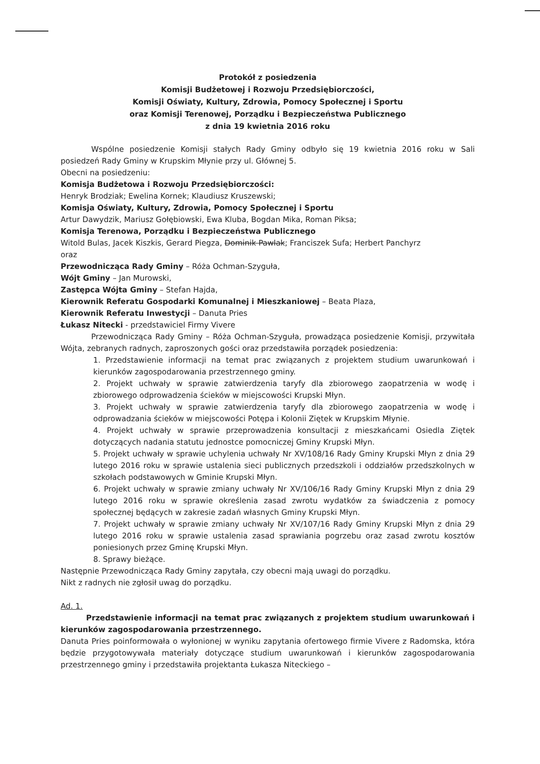Protokół z posiedzenia
Komisji Budżetowej i Rozwoju Przedsiębiorczości,
Komisji Oświaty, Kultury, Zdrowia, Pomocy Społecznej i Sportu
oraz Komisji Terenowej, Porządku i Bezpieczeństwa Publicznego
z dnia 19 kwietnia 2016 roku
Wspólne posiedzenie Komisji stałych Rady Gminy odbyło się 19 kwietnia 2016 roku w Sali posiedzeń Rady Gminy w Krupskim Młynie przy ul. Głównej 5.
Obecni na posiedzeniu:
Komisja Budżetowa i Rozwoju Przedsiębiorczości:
Henryk Brodziak; Ewelina Kornek; Klaudiusz Kruszewski;
Komisja Oświaty, Kultury, Zdrowia, Pomocy Społecznej i Sportu
Artur Dawydzik, Mariusz Gołębiowski, Ewa Kluba, Bogdan Mika, Roman Piksa;
Komisja Terenowa, Porządku i Bezpieczeństwa Publicznego
Witold Bulas, Jacek Kiszkis, Gerard Piegza, Dominik Pawlak; Franciszek Sufa; Herbert Panchyrz
oraz
Przewodnicząca Rady Gminy – Róża Ochman-Szyguła,
Wójt Gminy – Jan Murowski,
Zastępca Wójta Gminy – Stefan Hajda,
Kierownik Referatu Gospodarki Komunalnej i Mieszkaniowej – Beata Plaza,
Kierownik Referatu Inwestycji – Danuta Pries
Łukasz Nitecki - przedstawiciel Firmy Vivere
Przewodnicząca Rady Gminy – Róża Ochman-Szyguła, prowadząca posiedzenie Komisji, przywitała Wójta, zebranych radnych, zaproszonych gości oraz przedstawiła porządek posiedzenia:
1. Przedstawienie informacji na temat prac związanych z projektem studium uwarunkowań i kierunków zagospodarowania przestrzennego gminy.
2. Projekt uchwały w sprawie zatwierdzenia taryfy dla zbiorowego zaopatrzenia w wodę i zbiorowego odprowadzenia ścieków w miejscowości Krupski Młyn.
3. Projekt uchwały w sprawie zatwierdzenia taryfy dla zbiorowego zaopatrzenia w wodę i odprowadzania ścieków w miejscowości Potępa i Kolonii Ziętek w Krupskim Młynie.
4. Projekt uchwały w sprawie przeprowadzenia konsultacji z mieszkańcami Osiedla Ziętek dotyczących nadania statutu jednostce pomocniczej Gminy Krupski Młyn.
5. Projekt uchwały w sprawie uchylenia uchwały Nr XV/108/16 Rady Gminy Krupski Młyn z dnia 29 lutego 2016 roku w sprawie ustalenia sieci publicznych przedszkoli i oddziałów przedszkolnych w szkołach podstawowych w Gminie Krupski Młyn.
6. Projekt uchwały w sprawie zmiany uchwały Nr XV/106/16 Rady Gminy Krupski Młyn z dnia 29 lutego 2016 roku w sprawie określenia zasad zwrotu wydatków za świadczenia z pomocy społecznej będących w zakresie zadań własnych Gminy Krupski Młyn.
7. Projekt uchwały w sprawie zmiany uchwały Nr XV/107/16 Rady Gminy Krupski Młyn z dnia 29 lutego 2016 roku w sprawie ustalenia zasad sprawiania pogrzebu oraz zasad zwrotu kosztów poniesionych przez Gminę Krupski Młyn.
8. Sprawy bieżące.
Następnie Przewodnicząca Rady Gminy zapytała, czy obecni mają uwagi do porządku.
Nikt z radnych nie zgłosił uwag do porządku.
Ad. 1.
Przedstawienie informacji na temat prac związanych z projektem studium uwarunkowań i kierunków zagospodarowania przestrzennego.
Danuta Pries poinformowała o wyłonionej w wyniku zapytania ofertowego firmie Vivere z Radomska, która będzie przygotowywała materiały dotyczące studium uwarunkowań i kierunków zagospodarowania przestrzennego gminy i przedstawiła projektanta Łukasza Niteckiego –